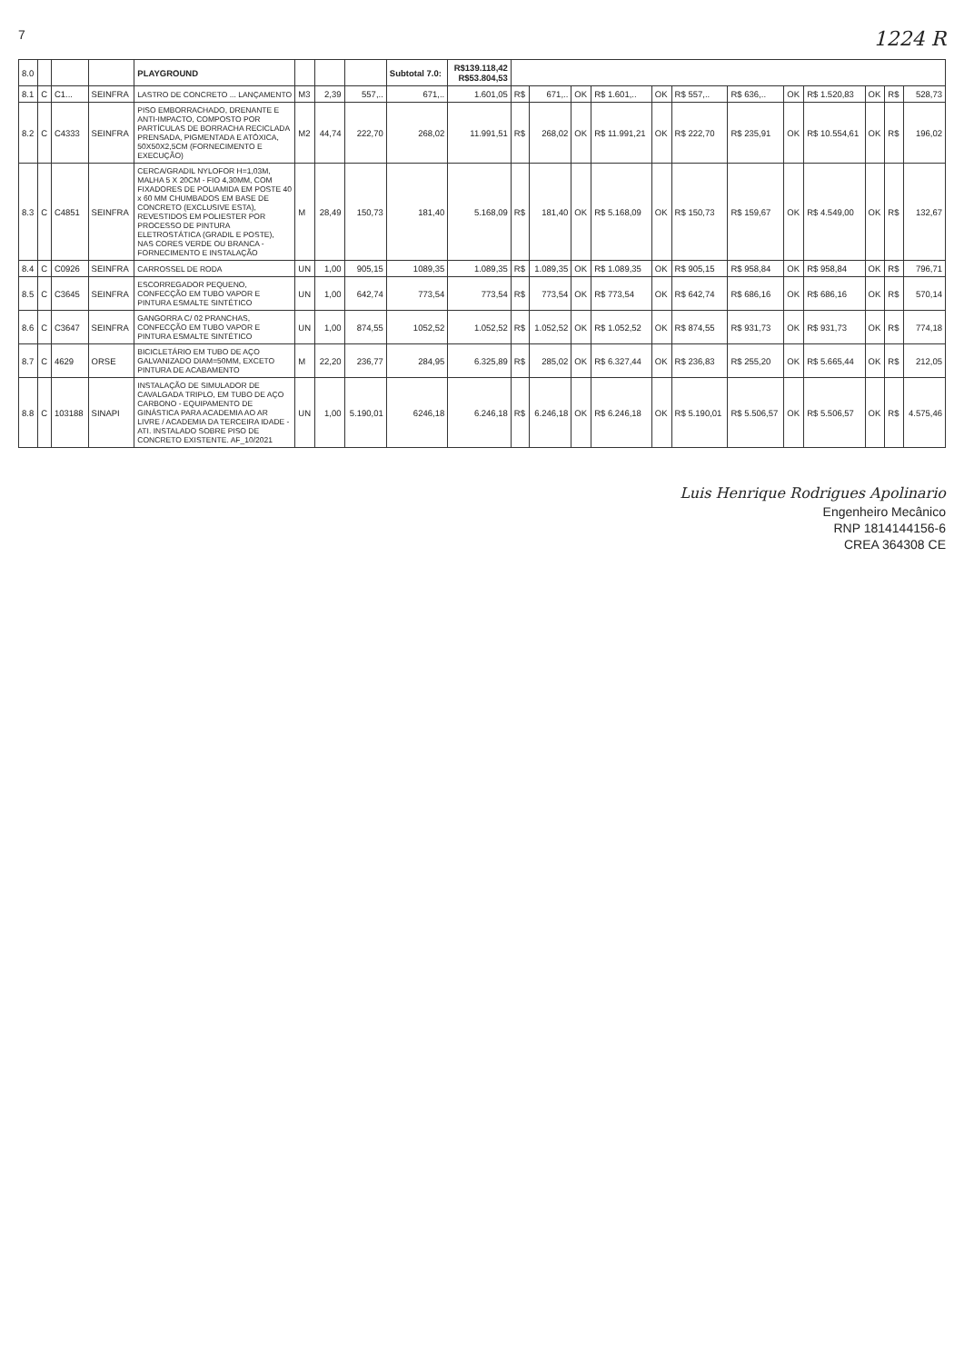7 1224 R
| 8.0 | | | | PLAYGROUND | | | | Subtotal 7.0: | R$139.118,42 R$53.804,53 | | | | | | | | | | | | |
| 8.1 | C | C1... | SEINFRA | LASTRO DE CONCRETO ... LANÇAMENTO | M3 | 2,39 | 557,.. | 671,.. | 1.601,05 | R$ | 671,.. | OK | R$ 1.601,.. | OK | R$ 557,.. | R$ 636,.. | OK | R$ 1.520,83 | OK | R$ | 528,73 |
| 8.2 | C | C4333 | SEINFRA | PISO EMBORRACHADO, DRENANTE E ANTI-IMPACTO, COMPOSTO POR PARTÍCULAS DE BORRACHA RECICLADA PRENSADA, PIGMENTADA E ATÓXICA, 50X50X2,5CM (FORNECIMENTO E EXECUÇÃO) | M2 | 44,74 | 222,70 | 268,02 | 11.991,51 | R$ | 268,02 | OK | R$ 11.991,21 | OK | R$ 222,70 | R$ 235,91 | OK | R$ 10.554,61 | OK | R$ | 196,02 |
| 8.3 | C | C4851 | SEINFRA | CERCA/GRADIL NYLOFOR H=1,03M, MALHA 5 X 20CM - FIO 4,30MM, COM FIXADORES DE POLIAMIDA EM POSTE 40 x 60 MM CHUMBADOS EM BASE DE CONCRETO (EXCLUSIVE ESTA), REVESTIDOS EM POLIESTER POR PROCESSO DE PINTURA ELETROSTÁTICA (GRADIL E POSTE), NAS CORES VERDE OU BRANCA - FORNECIMENTO E INSTALAÇÃO | M | 28,49 | 150,73 | 181,40 | 5.168,09 | R$ | 181,40 | OK | R$ 5.168,09 | OK | R$ 150,73 | R$ 159,67 | OK | R$ 4.549,00 | OK | R$ | 132,67 |
| 8.4 | C | C0926 | SEINFRA | CARROSSEL DE RODA | UN | 1,00 | 905,15 | 1089,35 | 1.089,35 | R$ | 1.089,35 | OK | R$ 1.089,35 | OK | R$ 905,15 | R$ 958,84 | OK | R$ 958,84 | OK | R$ | 796,71 |
| 8.5 | C | C3645 | SEINFRA | ESCORREGADOR PEQUENO, CONFECÇÃO EM TUBO VAPOR E PINTURA ESMALTE SINTÉTICO | UN | 1,00 | 642,74 | 773,54 | 773,54 | R$ | 773,54 | OK | R$ 773,54 | OK | R$ 642,74 | R$ 686,16 | OK | R$ 686,16 | OK | R$ | 570,14 |
| 8.6 | C | C3647 | SEINFRA | GANGORRA C/ 02 PRANCHAS, CONFECÇÃO EM TUBO VAPOR E PINTURA ESMALTE SINTÉTICO | UN | 1,00 | 874,55 | 1052,52 | 1.052,52 | R$ | 1.052,52 | OK | R$ 1.052,52 | OK | R$ 874,55 | R$ 931,73 | OK | R$ 931,73 | OK | R$ | 774,18 |
| 8.7 | C | 4629 | ORSE | BICICLETÁRIO EM TUBO DE AÇO GALVANIZADO DIAM=50MM, EXCETO PINTURA DE ACABAMENTO | M | 22,20 | 236,77 | 284,95 | 6.325,89 | R$ | 285,02 | OK | R$ 6.327,44 | OK | R$ 236,83 | R$ 255,20 | OK | R$ 5.665,44 | OK | R$ | 212,05 |
| 8.8 | C | 103188 | SINAPI | INSTALAÇÃO DE SIMULADOR DE CAVALGADA TRIPLO, EM TUBO DE AÇO CARBONO - EQUIPAMENTO DE GINÁSTICA PARA ACADEMIA AO AR LIVRE / ACADEMIA DA TERCEIRA IDADE - ATI. INSTALADO SOBRE PISO DE CONCRETO EXISTENTE. AF_10/2021 | UN | 1,00 | 5.190,01 | 6246,18 | 6.246,18 | R$ | 6.246,18 | OK | R$ 6.246,18 | OK | R$ 5.190,01 | R$ 5.506,57 | OK | R$ 5.506,57 | OK | R$ | 4.575,46 |
Luis Henrique Rodrigues Apolinario
Engenheiro Mecânico
RNP 1814144156-6
CREA 364308 CE